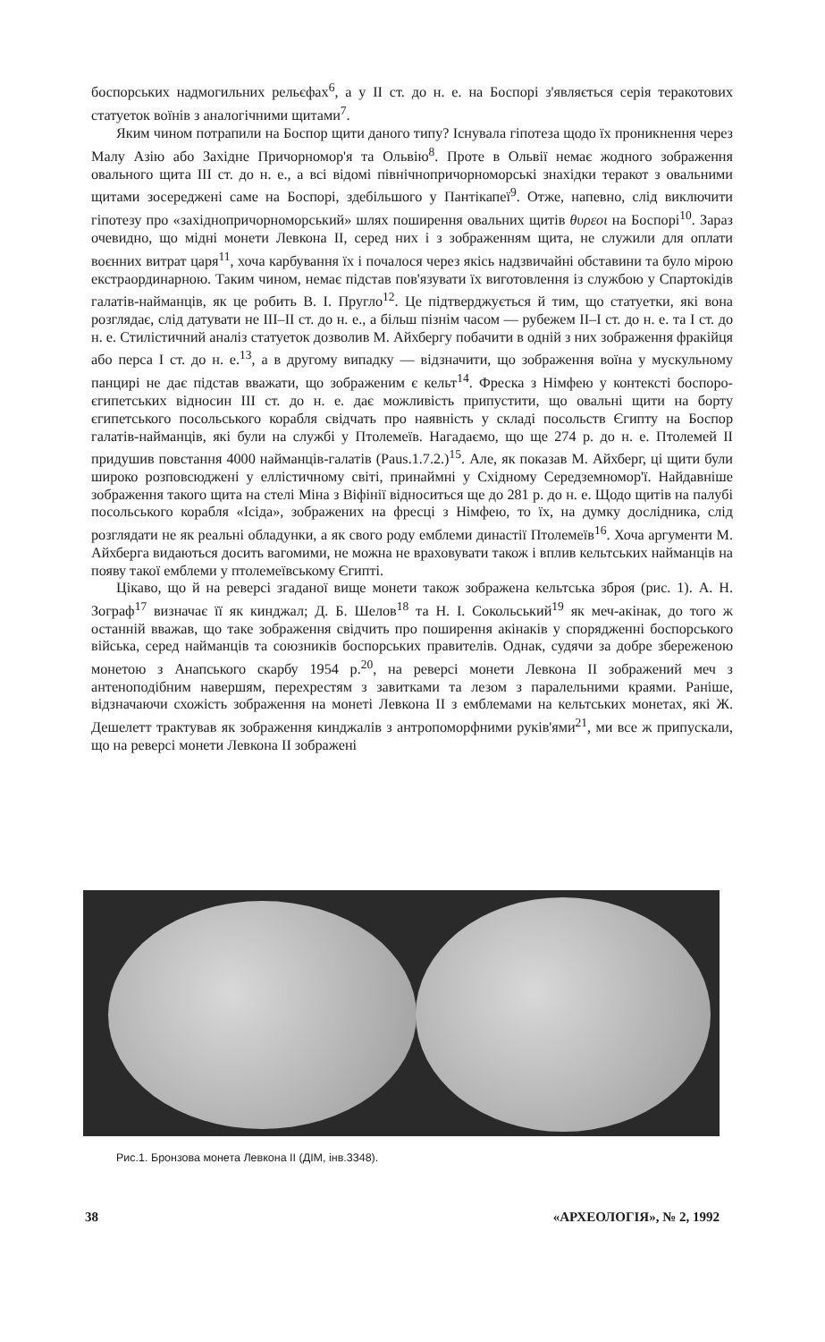боспорських надмогильних рельєфах<sup>6</sup>, а у II ст. до н. е. на Боспорі з'являється серія теракотових статуеток воїнів з аналогічними щитами<sup>7</sup>.
Яким чином потрапили на Боспор щити даного типу? Існувала гіпотеза щодо їх проникнення через Малу Азію або Західне Причорномор'я та Ольвію<sup>8</sup>. Проте в Ольвії немає жодного зображення овального щита III ст. до н. е., а всі відомі північнопричорноморські знахідки теракот з овальними щитами зосереджені саме на Боспорі, здебільшого у Пантікапеї<sup>9</sup>. Отже, напевно, слід виключити гіпотезу про «західнопричорноморський» шлях поширення овальних щитів θυρεοι на Боспорі<sup>10</sup>. Зараз очевидно, що мідні монети Левкона II, серед них і з зображенням щита, не служили для оплати воєнних витрат царя<sup>11</sup>, хоча карбування їх і почалося через якісь надзвичайні обставини та було мірою екстраординарною. Таким чином, немає підстав пов'язувати їх виготовлення із службою у Спартокідів галатів-найманців, як це робить В. І. Пругло<sup>12</sup>. Це підтверджується й тим, що статуетки, які вона розглядає, слід датувати не III–II ст. до н. е., а більш пізнім часом — рубежем II–I ст. до н. е. та I ст. до н. е. Стилістичний аналіз статуеток дозволив М. Айхбергу побачити в одній з них зображення фракійця або перса I ст. до н. е.<sup>13</sup>, а в другому випадку — відзначити, що зображення воїна у мускульному панцирі не дає підстав вважати, що зображеним є кельт<sup>14</sup>. Фреска з Німфею у контексті боспоро-єгипетських відносин III ст. до н. е. дає можливість припустити, що овальні щити на борту єгипетського посольського корабля свідчать про наявність у складі посольств Єгипту на Боспор галатів-найманців, які були на службі у Птолемеїв. Нагадаємо, що ще 274 р. до н. е. Птолемей II придушив повстання 4000 найманців-галатів (Paus.1.7.2.)<sup>15</sup>. Але, як показав М. Айхберг, ці щити були широко розповсюджені у еллістичному світі, принаймні у Східному Середземномор'ї. Найдавніше зображення такого щита на стелі Міна з Віфінії відноситься ще до 281 р. до н. е. Щодо щитів на палубі посольського корабля «Ісіда», зображених на фресці з Німфею, то їх, на думку дослідника, слід розглядати не як реальні обладунки, а як свого роду емблеми династії Птолемеїв<sup>16</sup>. Хоча аргументи М. Айхберга видаються досить вагомими, не можна не враховувати також і вплив кельтських найманців на появу такої емблеми у птолемеївському Єгипті.
Цікаво, що й на реверсі згаданої вище монети також зображена кельтська зброя (рис. 1). А. Н. Зограф<sup>17</sup> визначає її як кинджал; Д. Б. Шелов<sup>18</sup> та Н. І. Сокольський<sup>19</sup> як меч-акінак, до того ж останній вважав, що таке зображення свідчить про поширення акінаків у спорядженні боспорського війська, серед найманців та союзників боспорських правителів. Однак, судячи за добре збереженою монетою з Анапського скарбу 1954 р.<sup>20</sup>, на реверсі монети Левкона II зображений меч з антеноподібним навершям, перехрестям з завитками та лезом з паралельними краями. Раніше, відзначаючи схожість зображення на монеті Левкона II з емблемами на кельтських монетах, які Ж. Дешелетт трактував як зображення кинджалів з антропоморфними руків'ями<sup>21</sup>, ми все ж припускали, що на реверсі монети Левкона II зображені
Рис.1. Бронзова монета Левкона II (ДІМ, інв.3348).
38 «АРХЕОЛОГІЯ», № 2, 1992